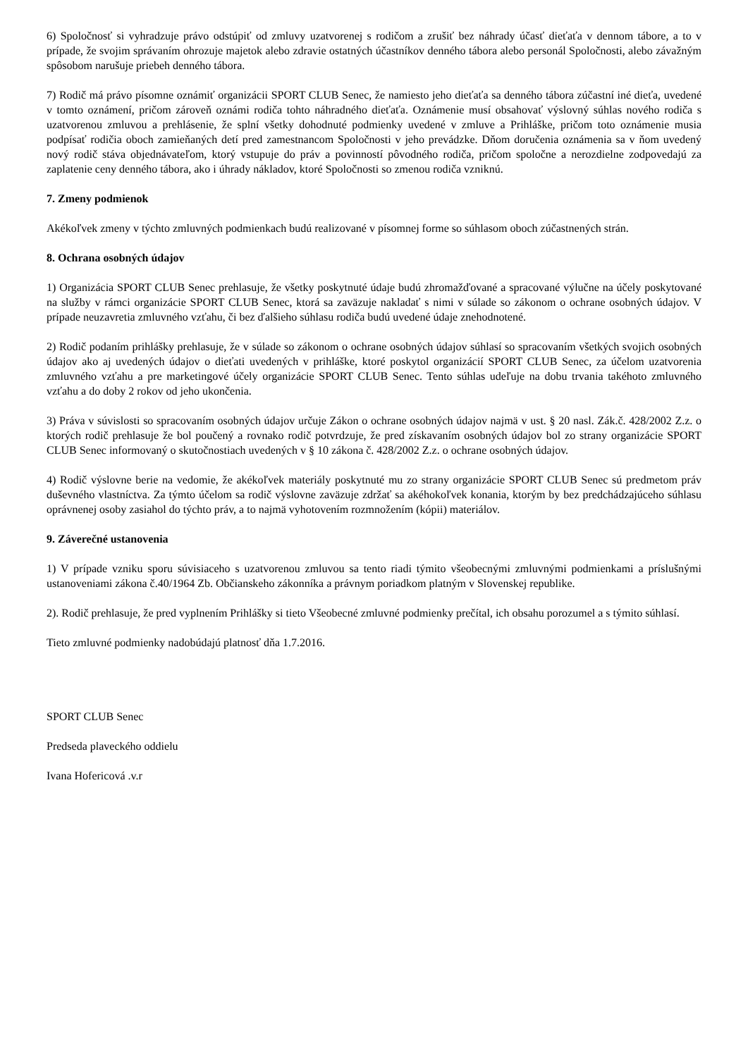6) Spoločnosť si vyhradzuje právo odstúpiť od zmluvy uzatvorenej s rodičom a zrušiť bez náhrady účasť dieťaťa v dennom tábore, a to v prípade, že svojim správaním ohrozuje majetok alebo zdravie ostatných účastníkov denného tábora alebo personál Spoločnosti, alebo závažným spôsobom narušuje priebeh denného tábora.
7) Rodič má právo písomne oznámiť organizácii SPORT CLUB Senec, že namiesto jeho dieťaťa sa denného tábora zúčastní iné dieťa, uvedené v tomto oznámení, pričom zároveň oznámi rodiča tohto náhradného dieťaťa. Oznámenie musí obsahovať výslovný súhlas nového rodiča s uzatvorenou zmluvou a prehlásenie, že splní všetky dohodnuté podmienky uvedené v zmluve a Prihláške, pričom toto oznámenie musia podpísať rodičia oboch zamieňaných detí pred zamestnancom Spoločnosti v jeho prevádzke. Dňom doručenia oznámenia sa v ňom uvedený nový rodič stáva objednávateľom, ktorý vstupuje do práv a povinností pôvodného rodiča, pričom spoločne a nerozdielne zodpovedajú za zaplatenie ceny denného tábora, ako i úhrady nákladov, ktoré Spoločnosti so zmenou rodiča vzniknú.
7. Zmeny podmienok
Akékoľvek zmeny v týchto zmluvných podmienkach budú realizované v písomnej forme so súhlasom oboch zúčastnených strán.
8. Ochrana osobných údajov
1) Organizácia SPORT CLUB Senec prehlasuje, že všetky poskytnuté údaje budú zhromažďované a spracované výlučne na účely poskytované na služby v rámci organizácie SPORT CLUB Senec, ktorá sa zaväzuje nakladať s nimi v súlade so zákonom o ochrane osobných údajov. V prípade neuzavretia zmluvného vzťahu, či bez ďalšieho súhlasu rodiča budú uvedené údaje znehodnotené.
2) Rodič podaním prihlášky prehlasuje, že v súlade so zákonom o ochrane osobných údajov súhlasí so spracovaním všetkých svojich osobných údajov ako aj uvedených údajov o dieťati uvedených v prihláške, ktoré poskytol organizácií SPORT CLUB Senec, za účelom uzatvorenia zmluvného vzťahu a pre marketingové účely organizácie SPORT CLUB Senec. Tento súhlas udeľuje na dobu trvania takéhoto zmluvného vzťahu a do doby 2 rokov od jeho ukončenia.
3) Práva v súvislosti so spracovaním osobných údajov určuje Zákon o ochrane osobných údajov najmä v ust. § 20 nasl. Zák.č. 428/2002 Z.z. o ktorých rodič prehlasuje že bol poučený a rovnako rodič potvrdzuje, že pred získavaním osobných údajov bol zo strany organizácie SPORT CLUB Senec informovaný o skutočnostiach uvedených v § 10 zákona č. 428/2002 Z.z. o ochrane osobných údajov.
4) Rodič výslovne berie na vedomie, že akékoľvek materiály poskytnuté mu zo strany organizácie SPORT CLUB Senec sú predmetom práv duševného vlastníctva. Za týmto účelom sa rodič výslovne zaväzuje zdržať sa akéhokoľvek konania, ktorým by bez predchádzajúceho súhlasu oprávnenej osoby zasiahol do týchto práv, a to najmä vyhotovením rozmnožením (kópii) materiálov.
9. Záverečné ustanovenia
1) V prípade vzniku sporu súvisiaceho s uzatvorenou zmluvou sa tento riadi týmito všeobecnými zmluvnými podmienkami a príslušnými ustanoveniami zákona č.40/1964 Zb. Občianskeho zákonníka a právnym poriadkom platným v Slovenskej republike.
2). Rodič prehlasuje, že pred vyplnením Prihlášky si tieto Všeobecné zmluvné podmienky prečítal, ich obsahu porozumel a s týmito súhlasí.
Tieto zmluvné podmienky nadobúdajú platnosť dňa 1.7.2016.
SPORT CLUB Senec
Predseda plaveckého oddielu
Ivana Hofericová .v.r